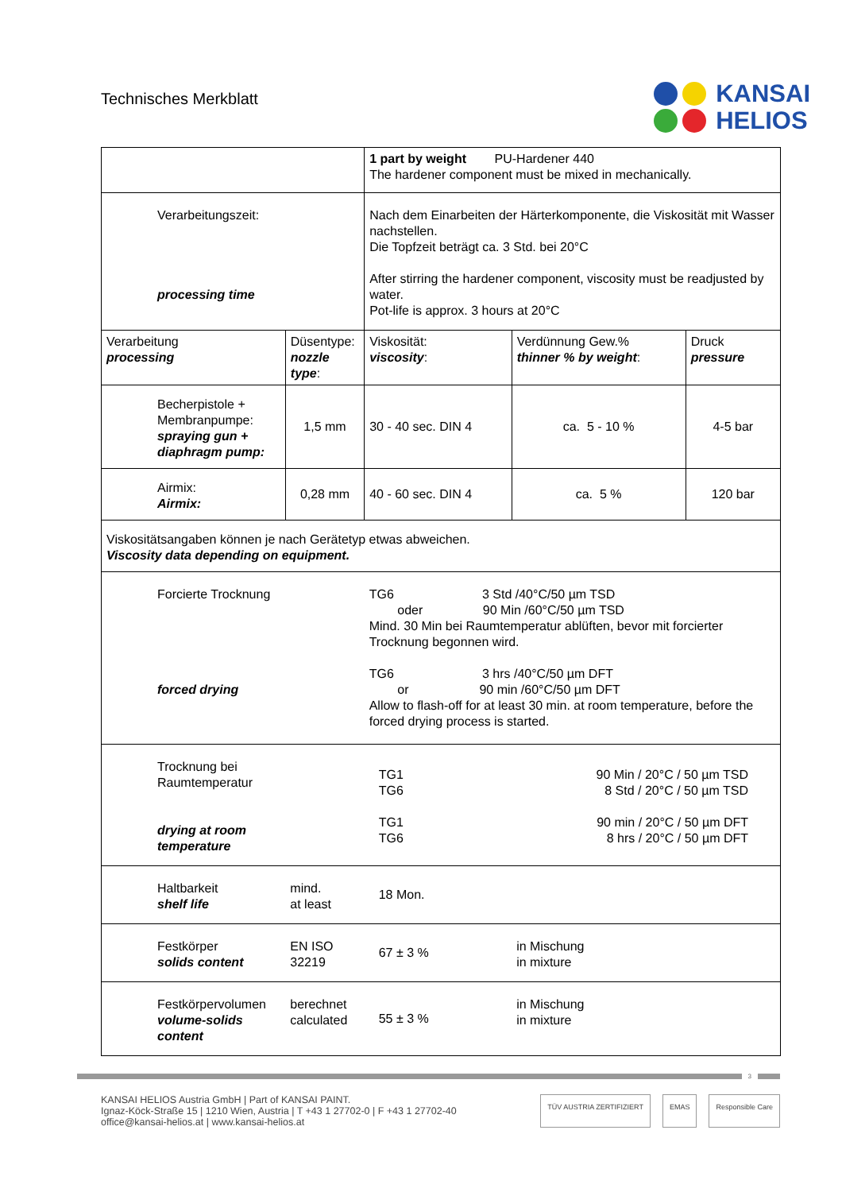Technisches Merkblatt
KANSAI
HELIOS
| | | 1 part by weight PU-Hardener 440 The hardener component must be mixed in mechanically. | | |
| Verarbeitungszeit: processing time | | Nach dem Einarbeiten der Härterkomponente, die Viskosität mit Wasser nachstellen. Die Topfzeit beträgt ca. 3 Std. bei 20°C After stirring the hardener component, viscosity must be readjusted by water. Pot-life is approx. 3 hours at 20°C | | |
| Verarbeitung processing | Düsentype: nozzle type : | Viskosität: viscosity : | Verdünnung Gew.% thinner % by weight : | Druck pressure |
| Becherpistole + Membranpumpe: spraying gun + diaphragm pump: | 1,5 mm | 30 - 40 sec. DIN 4 | ca. 5 - 10 % | 4-5 bar |
| Airmix: Airmix: | 0,28 mm | 40 - 60 sec. DIN 4 | ca. 5 % | 120 bar |
| Viskositätsangaben können je nach Gerätetyp etwas abweichen. Viscosity data depending on equipment. | | | | |
| Forcierte Trocknung forced drying | | TG6 3 Std /40°C/50 µm TSD oder 90 Min /60°C/50 µm TSD Mind. 30 Min bei Raumtemperatur ablüften, bevor mit forcierter Trocknung begonnen wird. TG6 3 hrs /40°C/50 µm DFT or 90 min /60°C/50 µm DFT Allow to flash-off for at least 30 min. at room temperature, before the forced drying process is started. | | |
| Trocknung bei Raumtemperatur drying at room temperature | | TG1 TG6 TG1 TG6 90 Min / 20°C / 50 µm TSD 8 Std / 20°C / 50 µm TSD 90 min / 20°C / 50 µm DFT 8 hrs / 20°C / 50 µm DFT | | |
| Haltbarkeit shelf life | mind. at least | 18 Mon. | | |
| Festkörper solids content | EN ISO 32219 | 67 ± 3 % | in Mischung in mixture | |
| Festkörpervolumen volume-solids content | berechnet calculated | 55 ± 3 % | in Mischung in mixture | |
3
KANSAI HELIOS Austria GmbH | Part of KANSAI PAINT.
Ignaz-Köck-Straße 15 | 1210 Wien, Austria | T +43 1 27702-0 | F +43 1 27702-40
office@kansai-helios.at | www.kansai-helios.at
TÜV AUSTRIA ZERTIFIZIERT EMAS Responsible Care